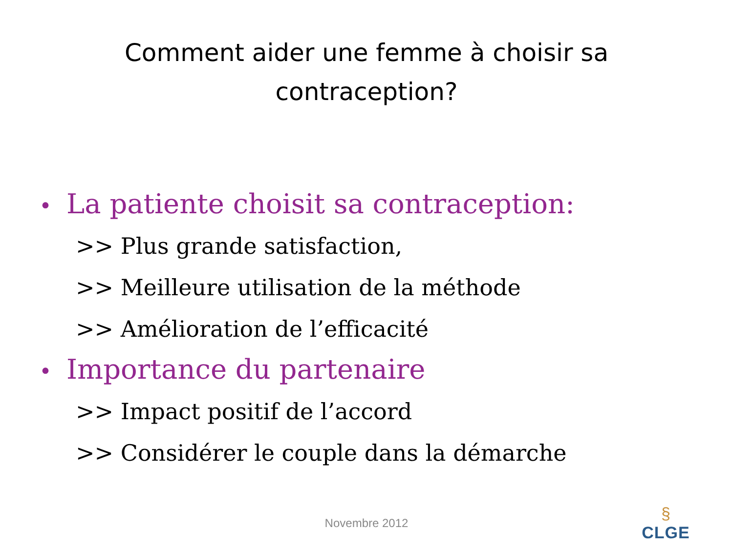Comment aider une femme à choisir sa
contraception?
• La patiente choisit sa contraception:
>> Plus grande satisfaction,
>> Meilleure utilisation de la méthode
>> Amélioration de l’efficacité
• Importance du partenaire
>> Impact positif de l’accord
>> Considérer le couple dans la démarche
Novembre 2012
§
CLGE